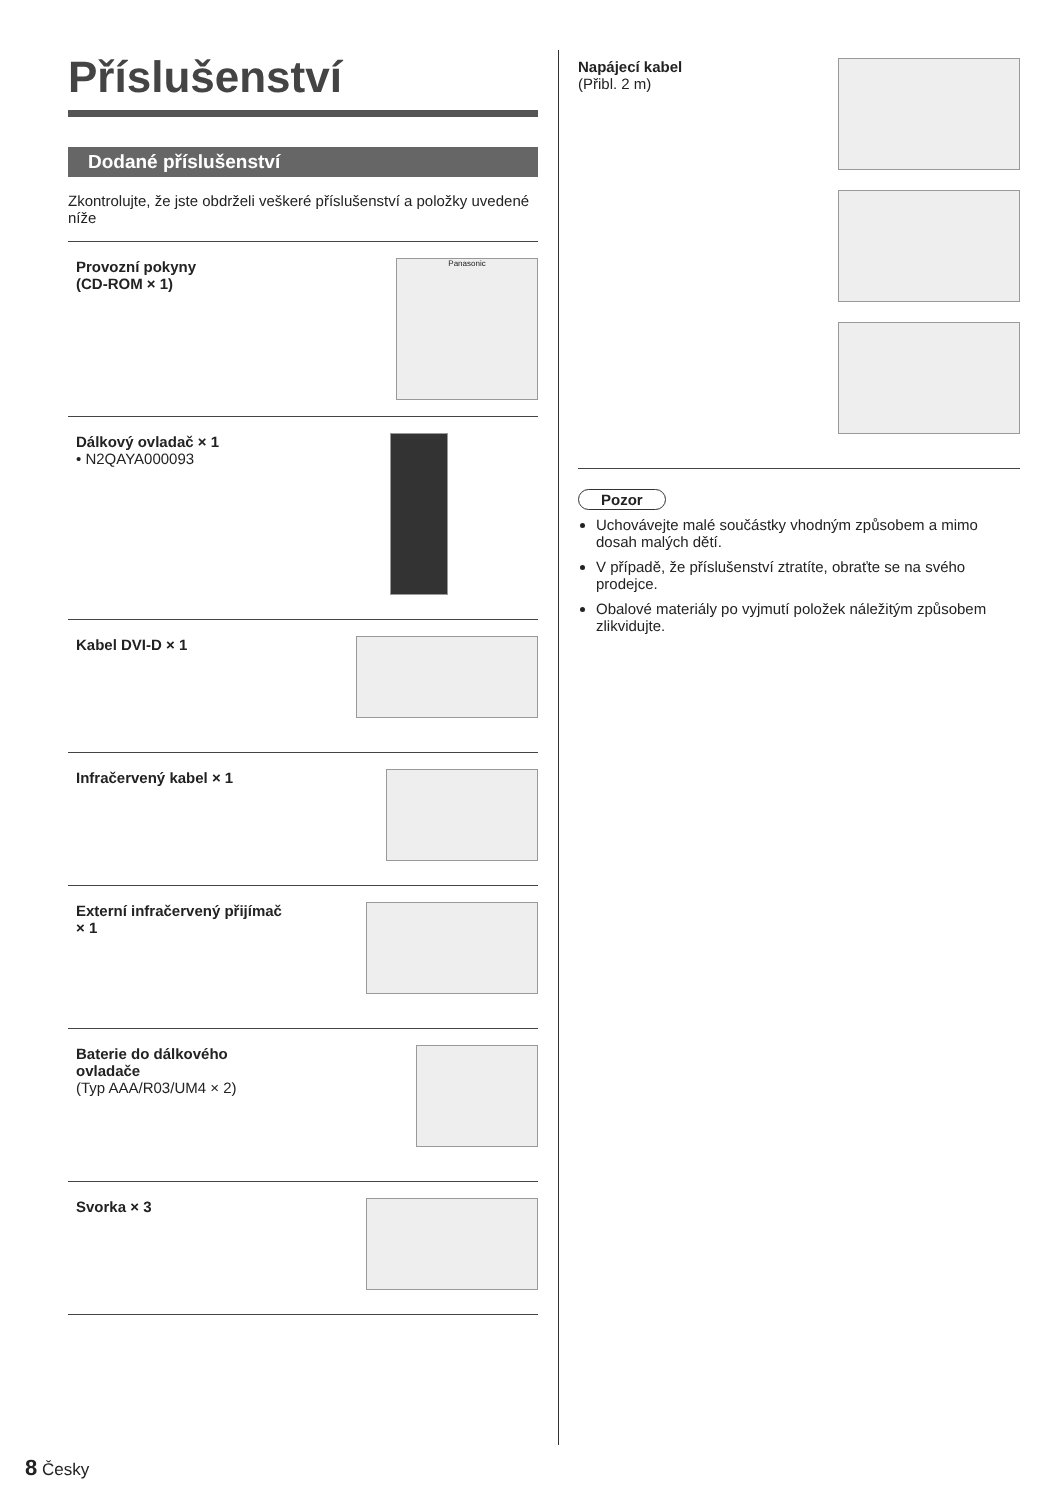Příslušenství
Dodané příslušenství
Zkontrolujte, že jste obdrželi veškeré příslušenství a položky uvedené níže
Provozní pokyny
(CD-ROM × 1)
Panasonic
Dálkový ovladač × 1
• N2QAYA000093
Kabel DVI-D × 1
Infračervený kabel × 1
Externí infračervený přijímač
× 1
Baterie do dálkového
ovladače
(Typ AAA/R03/UM4 × 2)
Svorka × 3
Napájecí kabel
(Přibl. 2 m)
Pozor
Uchovávejte malé součástky vhodným způsobem a mimo dosah malých dětí.
V případě, že příslušenství ztratíte, obraťte se na svého prodejce.
Obalové materiály po vyjmutí položek náležitým způsobem zlikvidujte.
8 Česky